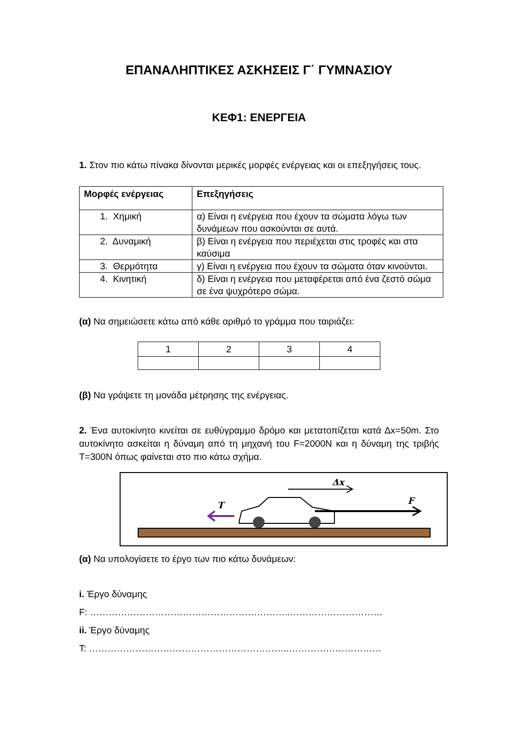ΕΠΑΝΑΛΗΠΤΙΚΕΣ ΑΣΚΗΣΕΙΣ Γ΄ ΓΥΜΝΑΣΙΟΥ
ΚΕΦ1: ΕΝΕΡΓΕΙΑ
1. Στον πιο κάτω πίνακα δίνονται μερικές μορφές ενέργειας και οι επεξηγήσεις τους.
| Μορφές ενέργειας | Επεξηγήσεις |
| --- | --- |
| 1. Χημική | α) Είναι η ενέργεια που έχουν τα σώματα λόγω των δυνάμεων που ασκούνται σε αυτά. |
| 2. Δυναμική | β) Είναι η ενέργεια που περιέχεται στις τροφές και στα καύσιμα |
| 3. Θερμότητα | γ) Είναι η ενέργεια που έχουν τα σώματα όταν κινούνται. |
| 4. Κινητική | δ) Είναι η ενέργεια που μεταφέρεται από ένα ζεστό σώμα σε ένα ψυχρότερο σώμα. |
(α) Να σημειώσετε κάτω από κάθε αριθμό το γράμμα που ταιριάζει:
| 1 | 2 | 3 | 4 |
(β) Να γράψετε τη μονάδα μέτρησης της ενέργειας.
2. Ένα αυτοκίνητο κινείται σε ευθύγραμμο δρόμο και μετατοπίζεται κατά Δx=50m. Στο αυτοκίνητο ασκείται η δύναμη από τη μηχανή του F=2000N και η δύναμη της τριβής T=300N όπως φαίνεται στο πιο κάτω σχήμα.
Δx
T
F
(α) Να υπολογίσετε το έργο των πιο κάτω δυνάμεων:
i. Έργο δύναμης
F: ………………………………………………………..…………………………
ii. Έργο δύναμης
T: ………………………………………………………..…………………………